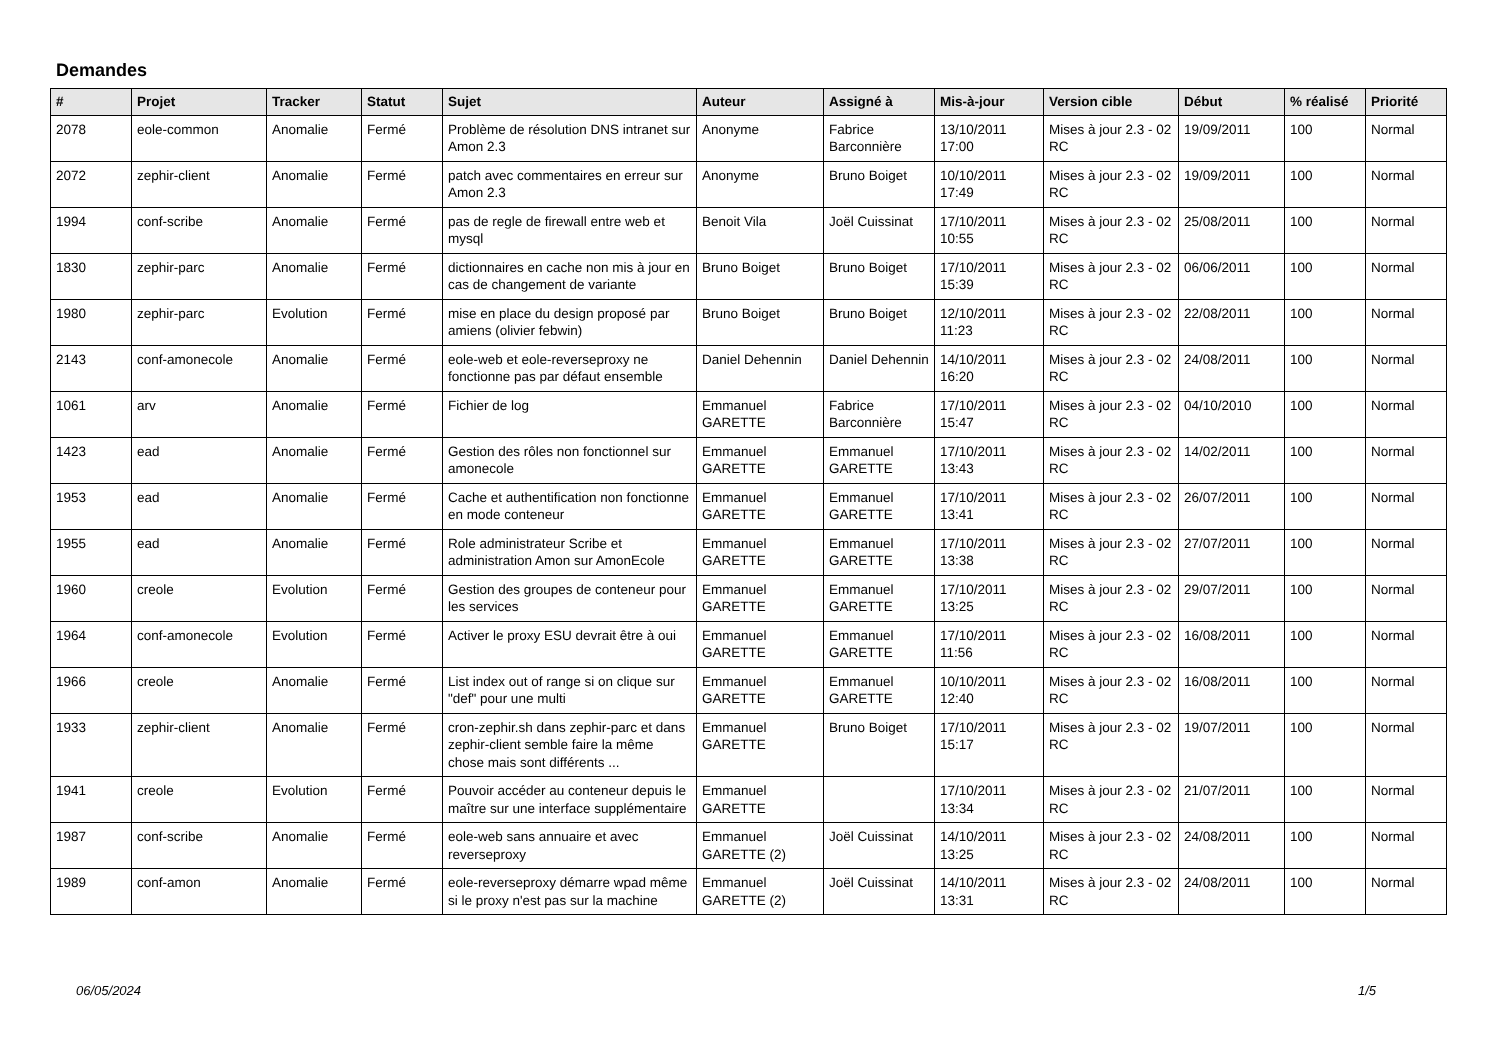Demandes
| # | Projet | Tracker | Statut | Sujet | Auteur | Assigné à | Mis-à-jour | Version cible | Début | % réalisé | Priorité |
| --- | --- | --- | --- | --- | --- | --- | --- | --- | --- | --- | --- |
| 2078 | eole-common | Anomalie | Fermé | Problème de résolution DNS intranet sur Amon 2.3 | Anonyme | Fabrice Barconnière | 13/10/2011 17:00 | Mises à jour 2.3 - 02 RC | 19/09/2011 | 100 | Normal |
| 2072 | zephir-client | Anomalie | Fermé | patch avec commentaires en erreur sur Amon 2.3 | Anonyme | Bruno Boiget | 10/10/2011 17:49 | Mises à jour 2.3 - 02 RC | 19/09/2011 | 100 | Normal |
| 1994 | conf-scribe | Anomalie | Fermé | pas de regle de firewall entre web et mysql | Benoit Vila | Joël Cuissinat | 17/10/2011 10:55 | Mises à jour 2.3 - 02 RC | 25/08/2011 | 100 | Normal |
| 1830 | zephir-parc | Anomalie | Fermé | dictionnaires en cache non mis à jour en cas de changement de variante | Bruno Boiget | Bruno Boiget | 17/10/2011 15:39 | Mises à jour 2.3 - 02 RC | 06/06/2011 | 100 | Normal |
| 1980 | zephir-parc | Evolution | Fermé | mise en place du design proposé par amiens (olivier febwin) | Bruno Boiget | Bruno Boiget | 12/10/2011 11:23 | Mises à jour 2.3 - 02 RC | 22/08/2011 | 100 | Normal |
| 2143 | conf-amonecole | Anomalie | Fermé | eole-web et eole-reverseproxy ne fonctionne pas par défaut ensemble | Daniel Dehennin | Daniel Dehennin | 14/10/2011 16:20 | Mises à jour 2.3 - 02 RC | 24/08/2011 | 100 | Normal |
| 1061 | arv | Anomalie | Fermé | Fichier de log | Emmanuel GARETTE | Fabrice Barconnière | 17/10/2011 15:47 | Mises à jour 2.3 - 02 RC | 04/10/2010 | 100 | Normal |
| 1423 | ead | Anomalie | Fermé | Gestion des rôles non fonctionnel sur amonecole | Emmanuel GARETTE | Emmanuel GARETTE | 17/10/2011 13:43 | Mises à jour 2.3 - 02 RC | 14/02/2011 | 100 | Normal |
| 1953 | ead | Anomalie | Fermé | Cache et authentification non fonctionne en mode conteneur | Emmanuel GARETTE | Emmanuel GARETTE | 17/10/2011 13:41 | Mises à jour 2.3 - 02 RC | 26/07/2011 | 100 | Normal |
| 1955 | ead | Anomalie | Fermé | Role administrateur Scribe et administration Amon sur AmonEcole | Emmanuel GARETTE | Emmanuel GARETTE | 17/10/2011 13:38 | Mises à jour 2.3 - 02 RC | 27/07/2011 | 100 | Normal |
| 1960 | creole | Evolution | Fermé | Gestion des groupes de conteneur pour les services | Emmanuel GARETTE | Emmanuel GARETTE | 17/10/2011 13:25 | Mises à jour 2.3 - 02 RC | 29/07/2011 | 100 | Normal |
| 1964 | conf-amonecole | Evolution | Fermé | Activer le proxy ESU devrait être à oui | Emmanuel GARETTE | Emmanuel GARETTE | 17/10/2011 11:56 | Mises à jour 2.3 - 02 RC | 16/08/2011 | 100 | Normal |
| 1966 | creole | Anomalie | Fermé | List index out of range si on clique sur "def" pour une multi | Emmanuel GARETTE | Emmanuel GARETTE | 10/10/2011 12:40 | Mises à jour 2.3 - 02 RC | 16/08/2011 | 100 | Normal |
| 1933 | zephir-client | Anomalie | Fermé | cron-zephir.sh dans zephir-parc et dans zephir-client semble faire la même chose mais sont différents ... | Emmanuel GARETTE | Bruno Boiget | 17/10/2011 15:17 | Mises à jour 2.3 - 02 RC | 19/07/2011 | 100 | Normal |
| 1941 | creole | Evolution | Fermé | Pouvoir accéder au conteneur depuis le maître sur une interface supplémentaire | Emmanuel GARETTE | | 17/10/2011 13:34 | Mises à jour 2.3 - 02 RC | 21/07/2011 | 100 | Normal |
| 1987 | conf-scribe | Anomalie | Fermé | eole-web sans annuaire et avec reverseproxy | Emmanuel GARETTE (2) | Joël Cuissinat | 14/10/2011 13:25 | Mises à jour 2.3 - 02 RC | 24/08/2011 | 100 | Normal |
| 1989 | conf-amon | Anomalie | Fermé | eole-reverseproxy démarre wpad même si le proxy n'est pas sur la machine | Emmanuel GARETTE (2) | Joël Cuissinat | 14/10/2011 13:31 | Mises à jour 2.3 - 02 RC | 24/08/2011 | 100 | Normal |
06/05/2024 1/5